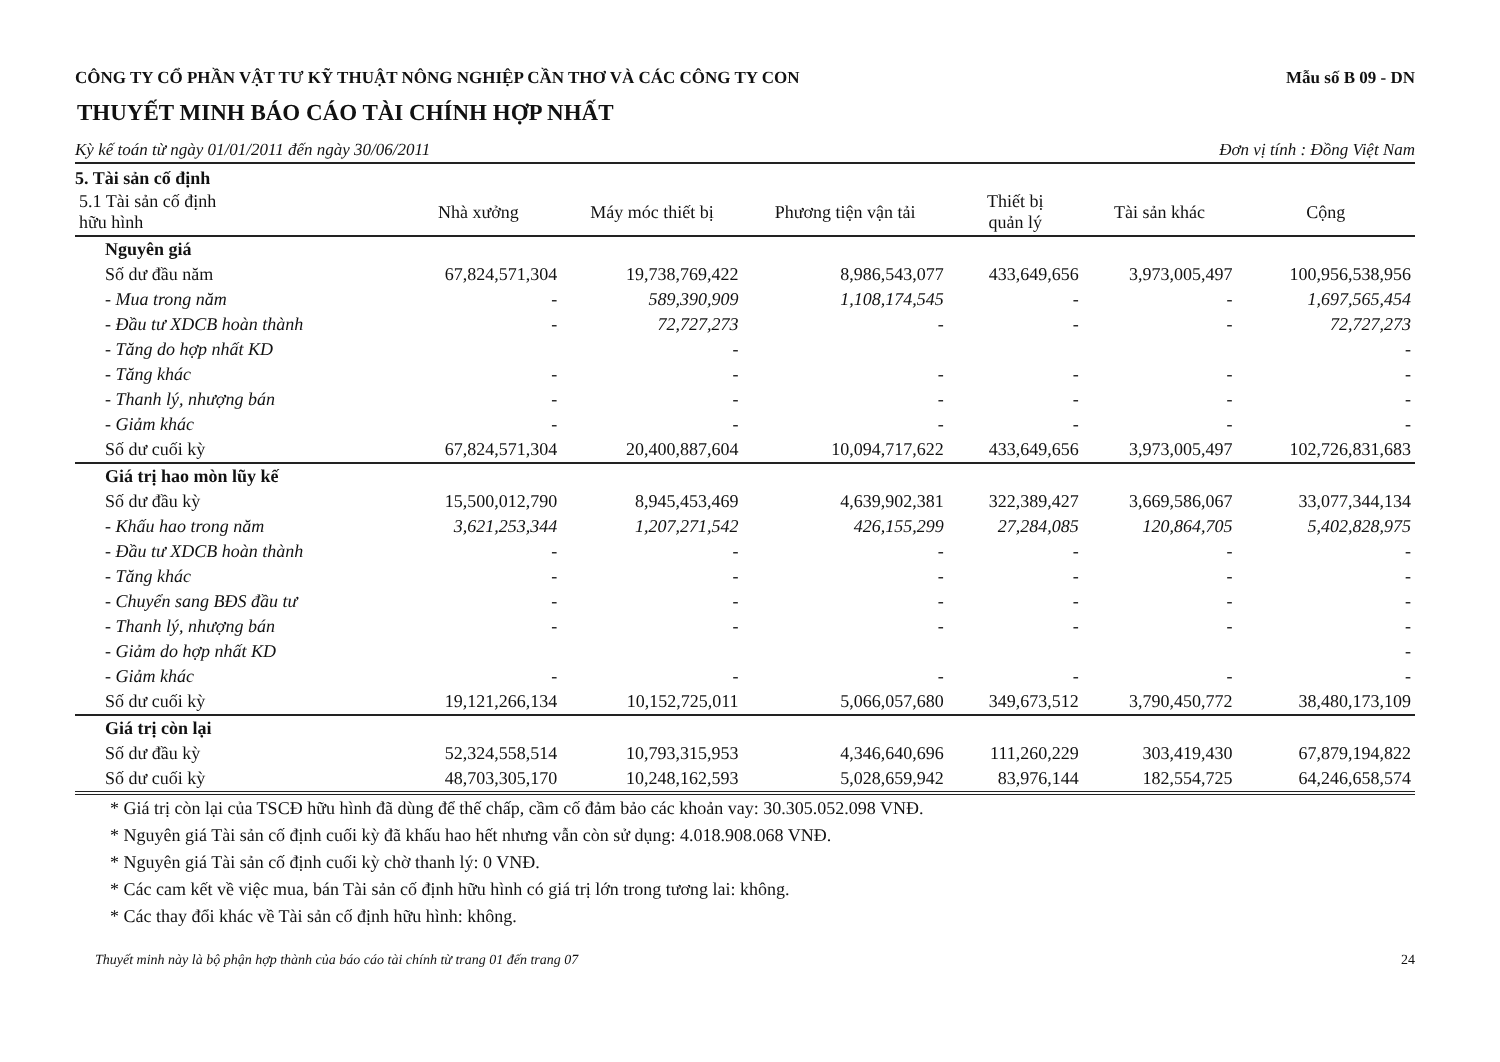CÔNG TY CỔ PHẦN VẬT TƯ KỸ THUẬT NÔNG NGHIỆP CẦN THƠ VÀ CÁC CÔNG TY CON Mẫu số B 09 - DN
THUYẾT MINH BÁO CÁO TÀI CHÍNH HỢP NHẤT
Kỳ kế toán từ ngày 01/01/2011 đến ngày 30/06/2011 Đơn vị tính : Đồng Việt Nam
5. Tài sản cố định
| 5.1 Tài sản cố định hữu hình | Nhà xưởng | Máy móc thiết bị | Phương tiện vận tải | Thiết bị quản lý | Tài sản khác | Cộng |
| --- | --- | --- | --- | --- | --- | --- |
| Nguyên giá | | | | | | |
| Số dư đầu năm | 67,824,571,304 | 19,738,769,422 | 8,986,543,077 | 433,649,656 | 3,973,005,497 | 100,956,538,956 |
| - Mua trong năm | - | 589,390,909 | 1,108,174,545 | - | - | 1,697,565,454 |
| - Đầu tư XDCB hoàn thành | - | 72,727,273 | - | - | - | 72,727,273 |
| - Tăng do hợp nhất KD | | - | | | | - |
| - Tăng khác | - | - | - | - | - | - |
| - Thanh lý, nhượng bán | - | - | - | - | - | - |
| - Giảm khác | - | - | - | - | - | - |
| Số dư cuối kỳ | 67,824,571,304 | 20,400,887,604 | 10,094,717,622 | 433,649,656 | 3,973,005,497 | 102,726,831,683 |
| Giá trị hao mòn lũy kế | | | | | | |
| Số dư đầu kỳ | 15,500,012,790 | 8,945,453,469 | 4,639,902,381 | 322,389,427 | 3,669,586,067 | 33,077,344,134 |
| - Khấu hao trong năm | 3,621,253,344 | 1,207,271,542 | 426,155,299 | 27,284,085 | 120,864,705 | 5,402,828,975 |
| - Đầu tư XDCB hoàn thành | - | - | - | - | - | - |
| - Tăng khác | - | - | - | - | - | - |
| - Chuyển sang BĐS đầu tư | - | - | - | - | - | - |
| - Thanh lý, nhượng bán | - | - | - | - | - | - |
| - Giảm do hợp nhất KD | | | | | | - |
| - Giảm khác | - | - | - | - | - | - |
| Số dư cuối kỳ | 19,121,266,134 | 10,152,725,011 | 5,066,057,680 | 349,673,512 | 3,790,450,772 | 38,480,173,109 |
| Giá trị còn lại | | | | | | |
| Số dư đầu kỳ | 52,324,558,514 | 10,793,315,953 | 4,346,640,696 | 111,260,229 | 303,419,430 | 67,879,194,822 |
| Số dư cuối kỳ | 48,703,305,170 | 10,248,162,593 | 5,028,659,942 | 83,976,144 | 182,554,725 | 64,246,658,574 |
* Giá trị còn lại của TSCĐ hữu hình đã dùng để thế chấp, cầm cố đảm bảo các khoản vay: 30.305.052.098 VNĐ.
* Nguyên giá Tài sản cố định cuối kỳ đã khấu hao hết nhưng vẫn còn sử dụng: 4.018.908.068 VNĐ.
* Nguyên giá Tài sản cố định cuối kỳ chờ thanh lý: 0 VNĐ.
* Các cam kết về việc mua, bán Tài sản cố định hữu hình có giá trị lớn trong tương lai: không.
* Các thay đổi khác về Tài sản cố định hữu hình: không.
Thuyết minh này là bộ phận hợp thành của báo cáo tài chính từ trang 01 đến trang 07 24